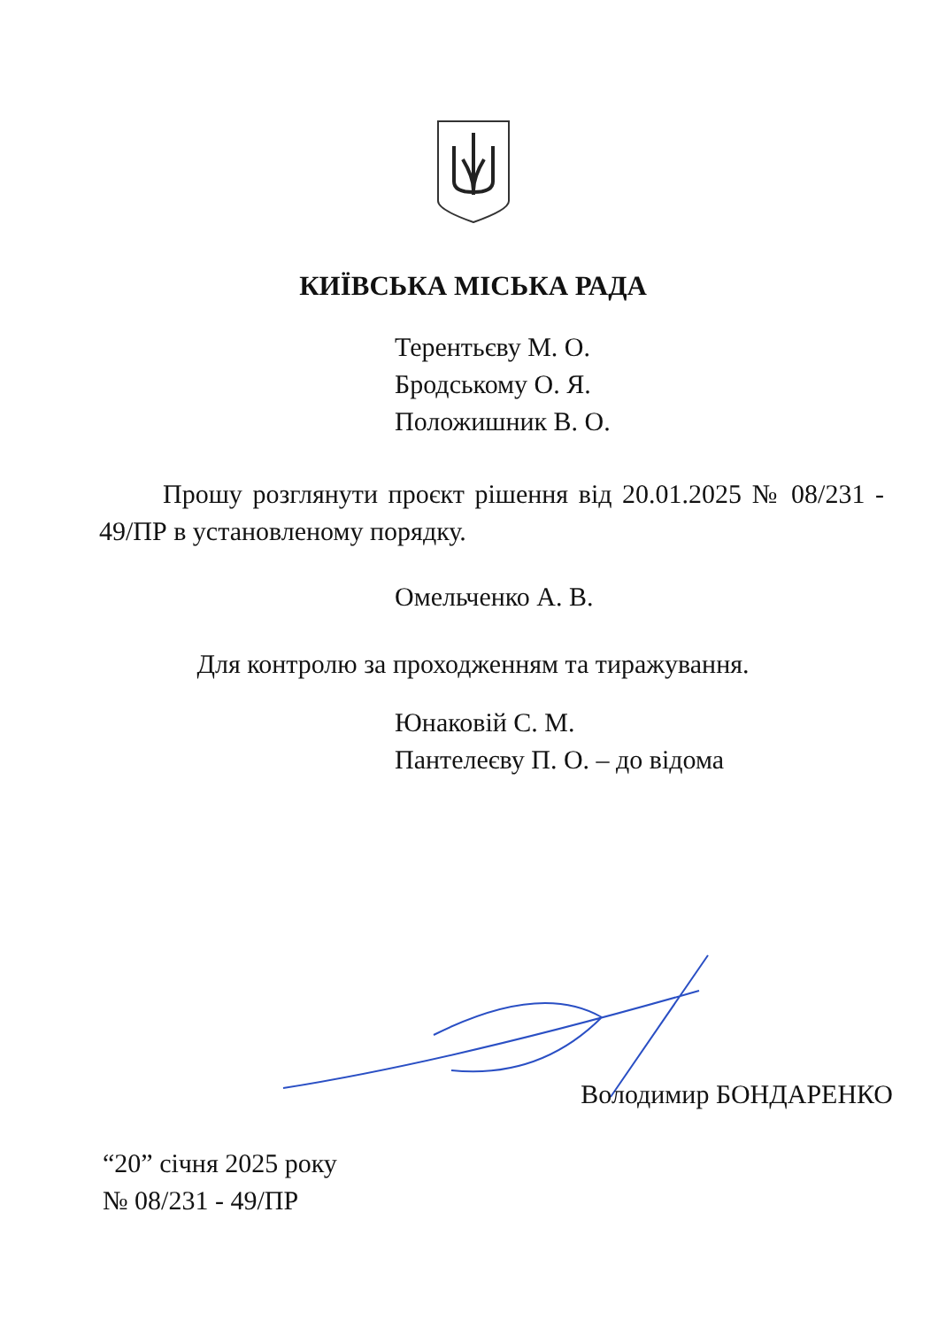КИЇВСЬКА МІСЬКА РАДА
Терентьєву М. О.
Бродському О. Я.
Положишник В. О.
Прошу розглянути проєкт рішення від 20.01.2025 № 08/231 - 49/ПР в установленому порядку.
Омельченко А. В.
Для контролю за проходженням та тиражування.
Юнаковій С. М.
Пантелеєву П. О. – до відома
Володимир БОНДАРЕНКО
“20” січня 2025 року
№ 08/231 - 49/ПР